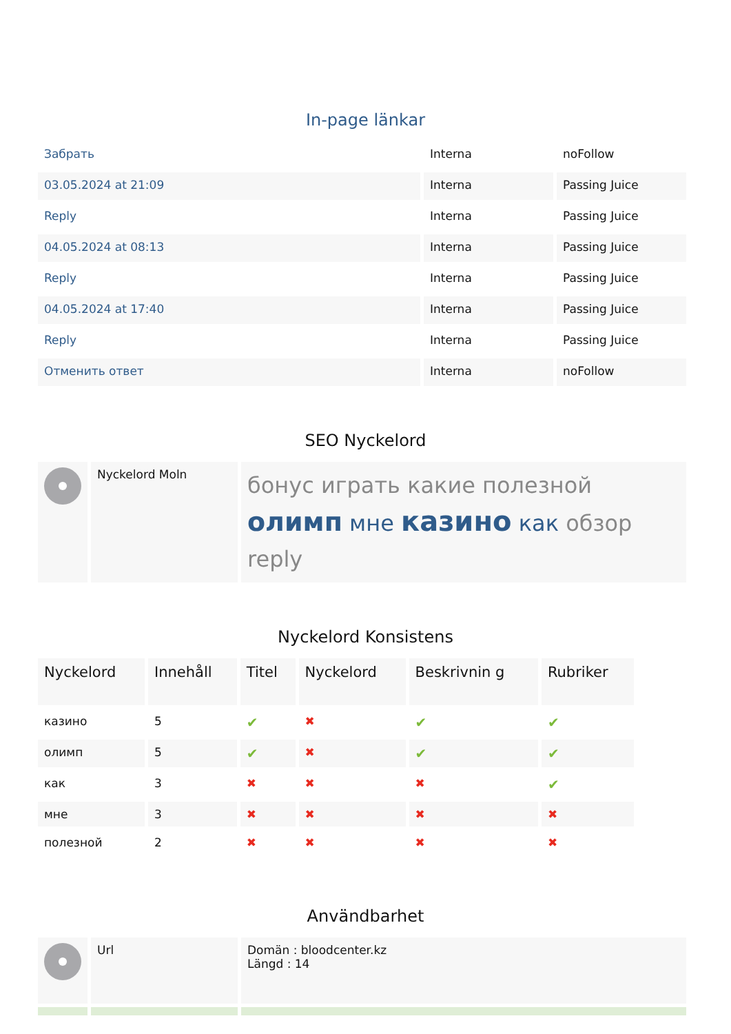In-page länkar
| Забрать | Interna | noFollow |
| 03.05.2024 at 21:09 | Interna | Passing Juice |
| Reply | Interna | Passing Juice |
| 04.05.2024 at 08:13 | Interna | Passing Juice |
| Reply | Interna | Passing Juice |
| 04.05.2024 at 17:40 | Interna | Passing Juice |
| Reply | Interna | Passing Juice |
| Отменить ответ | Interna | noFollow |
SEO Nyckelord
| | Nyckelord Moln | бонус играть какие полезной олимп мне казино как обзор reply |
Nyckelord Konsistens
| Nyckelord | Innehåll | Titel | Nyckelord | Beskrivnin g | Rubriker |
| --- | --- | --- | --- | --- | --- |
| казино | 5 | ✔ | ✖ | ✔ | ✔ |
| олимп | 5 | ✔ | ✖ | ✔ | ✔ |
| как | 3 | ✖ | ✖ | ✖ | ✔ |
| мне | 3 | ✖ | ✖ | ✖ | ✖ |
| полезной | 2 | ✖ | ✖ | ✖ | ✖ |
Användbarhet
| | Url | Domän : bloodcenter.kz Längd : 14 |